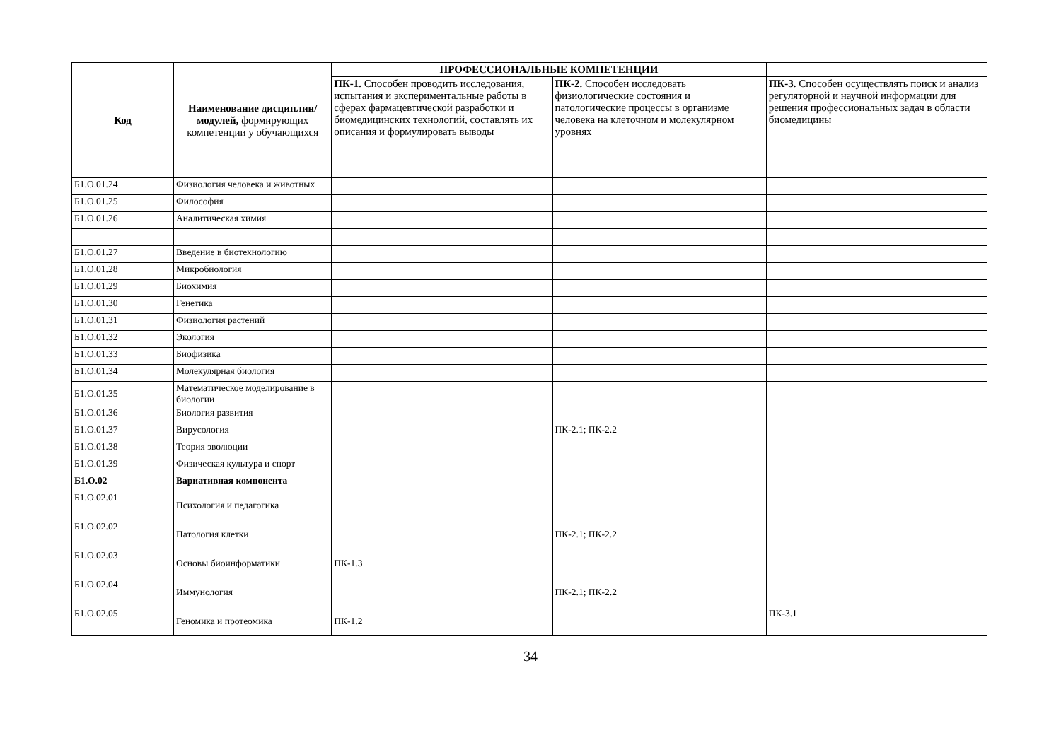| Код | Наименование дисциплин/модулей, формирующих компетенции у обучающихся | ПРОФЕССИОНАЛЬНЫЕ КОМПЕТЕНЦИИ | | |
| --- | --- | --- | --- | --- |
| | | ПК-1. Способен проводить исследования, испытания и экспериментальные работы в сферах фармацевтической разработки и биомедицинских технологий, составлять их описания и формулировать выводы | ПК-2. Способен исследовать физиологические состояния и патологические процессы в организме человека на клеточном и молекулярном уровнях | ПК-3. Способен осуществлять поиск и анализ регуляторной и научной информации для решения профессиональных задач в области биомедицины |
| Б1.О.01.24 | Физиология человека и животных | | | |
| Б1.О.01.25 | Философия | | | |
| Б1.О.01.26 | Аналитическая химия | | | |
| Б1.О.01.27 | Введение в биотехнологию | | | |
| Б1.О.01.28 | Микробиология | | | |
| Б1.О.01.29 | Биохимия | | | |
| Б1.О.01.30 | Генетика | | | |
| Б1.О.01.31 | Физиология растений | | | |
| Б1.О.01.32 | Экология | | | |
| Б1.О.01.33 | Биофизика | | | |
| Б1.О.01.34 | Молекулярная биология | | | |
| Б1.О.01.35 | Математическое моделирование в биологии | | | |
| Б1.О.01.36 | Биология развития | | | |
| Б1.О.01.37 | Вирусология | | ПК-2.1; ПК-2.2 | |
| Б1.О.01.38 | Теория эволюции | | | |
| Б1.О.01.39 | Физическая культура и спорт | | | |
| Б1.О.02 | Вариативная компонента | | | |
| Б1.О.02.01 | Психология и педагогика | | | |
| Б1.О.02.02 | Патология клетки | | ПК-2.1; ПК-2.2 | |
| Б1.О.02.03 | Основы биоинформатики | ПК-1.3 | | |
| Б1.О.02.04 | Иммунология | | ПК-2.1; ПК-2.2 | |
| Б1.О.02.05 | Геномика и протеомика | ПК-1.2 | | ПК-3.1 |
34